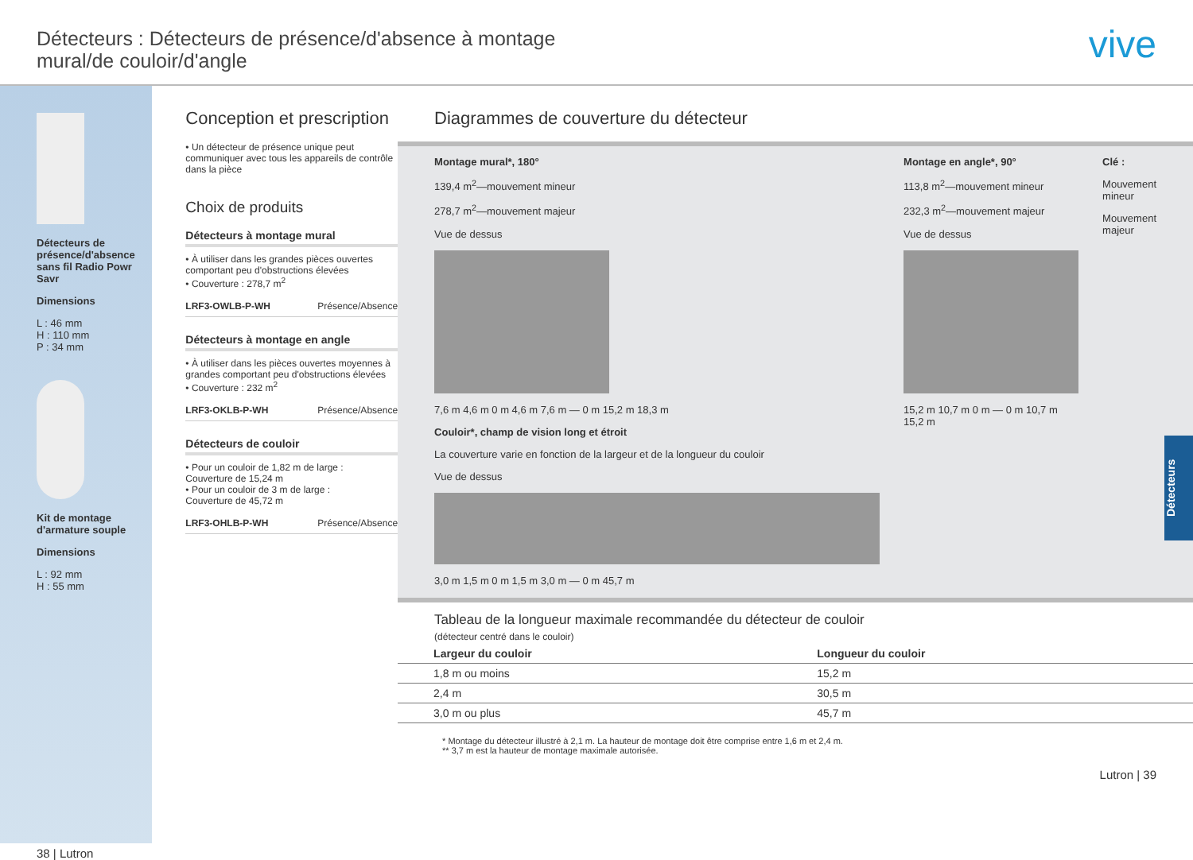Détecteurs : Détecteurs de présence/d'absence à montage
mural/de couloir/d'angle
vive
Détecteurs de
présence/d'absence
sans fil Radio Powr Savr
Dimensions
L : 46 mm
H : 110 mm
P : 34 mm
Kit de montage d'armature souple
Dimensions
L : 92 mm
H : 55 mm
38 | Lutron
Conception et prescription
• Un détecteur de présence unique peut communiquer avec tous les appareils de contrôle dans la pièce
Choix de produits
Détecteurs à montage mural
• À utiliser dans les grandes pièces ouvertes comportant peu d'obstructions élevées
• Couverture : 278,7 m<sup>2</sup>
LRF3-OWLB-P-WH Présence/Absence
Détecteurs à montage en angle
• À utiliser dans les pièces ouvertes moyennes à grandes comportant peu d'obstructions élevées
• Couverture : 232 m<sup>2</sup>
LRF3-OKLB-P-WH Présence/Absence
Détecteurs de couloir
• Pour un couloir de 1,82 m de large :
Couverture de 15,24 m
• Pour un couloir de 3 m de large :
Couverture de 45,72 m
LRF3-OHLB-P-WH Présence/Absence
Diagrammes de couverture du détecteur
Montage mural*, 180°
139,4 m<sup>2</sup>—mouvement mineur
278,7 m<sup>2</sup>—mouvement majeur
Vue de dessus
7,6 m 4,6 m 0 m 4,6 m 7,6 m — 0 m 15,2 m 18,3 m
Couloir*, champ de vision long et étroit
La couverture varie en fonction de la largeur et de la longueur du couloir
Vue de dessus
3,0 m 1,5 m 0 m 1,5 m 3,0 m — 0 m 45,7 m
Montage en angle*, 90°
113,8 m<sup>2</sup>—mouvement mineur
232,3 m<sup>2</sup>—mouvement majeur
Vue de dessus
15,2 m 10,7 m 0 m — 0 m 10,7 m 15,2 m
Clé :
Mouvement mineur
Mouvement majeur
Tableau de la longueur maximale recommandée du détecteur de couloir
(détecteur centré dans le couloir)
| Largeur du couloir | Longueur du couloir |
| --- | --- |
| 1,8 m ou moins | 15,2 m |
| 2,4 m | 30,5 m |
| 3,0 m ou plus | 45,7 m |
* Montage du détecteur illustré à 2,1 m. La hauteur de montage doit être comprise entre 1,6 m et 2,4 m.
** 3,7 m est la hauteur de montage maximale autorisée.
Lutron | 39
Détecteurs